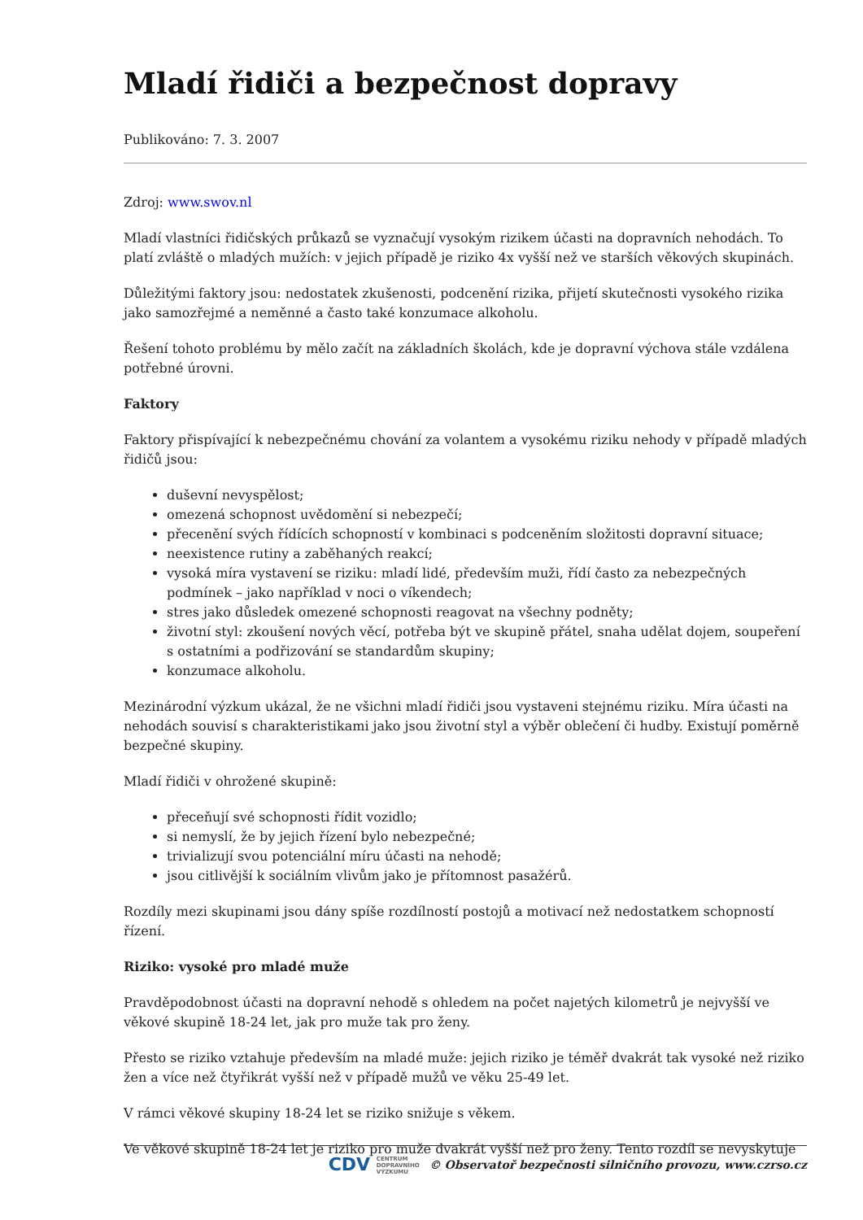Mladí řidiči a bezpečnost dopravy
Publikováno: 7. 3. 2007
Zdroj: www.swov.nl
Mladí vlastníci řidičských průkazů se vyznačují vysokým rizikem účasti na dopravních nehodách. To platí zvláště o mladých mužích: v jejich případě je riziko 4x vyšší než ve starších věkových skupinách.
Důležitými faktory jsou: nedostatek zkušenosti, podcenění rizika, přijetí skutečnosti vysokého rizika jako samozřejmé a neměnné a často také konzumace alkoholu.
Řešení tohoto problému by mělo začít na základních školách, kde je dopravní výchova stále vzdálena potřebné úrovni.
Faktory
Faktory přispívající k nebezpečnému chování za volantem a vysokému riziku nehody v případě mladých řidičů jsou:
duševní nevyspělost;
omezená schopnost uvědomění si nebezpečí;
přecenění svých řídících schopností v kombinaci s podceněním složitosti dopravní situace;
neexistence rutiny a zaběhaných reakcí;
vysoká míra vystavení se riziku: mladí lidé, především muži, řídí často za nebezpečných podmínek – jako například v noci o víkendech;
stres jako důsledek omezené schopnosti reagovat na všechny podněty;
životní styl: zkoušení nových věcí, potřeba být ve skupině přátel, snaha udělat dojem, soupeření s ostatními a podřizování se standardům skupiny;
konzumace alkoholu.
Mezinárodní výzkum ukázal, že ne všichni mladí řidiči jsou vystaveni stejnému riziku. Míra účasti na nehodách souvisí s charakteristikami jako jsou životní styl a výběr oblečení či hudby. Existují poměrně bezpečné skupiny.
Mladí řidiči v ohrožené skupině:
přeceňují své schopnosti řídit vozidlo;
si nemyslí, že by jejich řízení bylo nebezpečné;
trivializují svou potenciální míru účasti na nehodě;
jsou citlivější k sociálním vlivům jako je přítomnost pasažérů.
Rozdíly mezi skupinami jsou dány spíše rozdílností postojů a motivací než nedostatkem schopností řízení.
Riziko: vysoké pro mladé muže
Pravděpodobnost účasti na dopravní nehodě s ohledem na počet najetých kilometrů je nejvyšší ve věkové skupině 18-24 let, jak pro muže tak pro ženy.
Přesto se riziko vztahuje především na mladé muže: jejich riziko je téměř dvakrát tak vysoké než riziko žen a více než čtyřikrát vyšší než v případě mužů ve věku 25-49 let.
V rámci věkové skupiny 18-24 let se riziko snižuje s věkem.
Ve věkové skupině 18-24 let je riziko pro muže dvakrát vyšší než pro ženy. Tento rozdíl se nevyskytuje
CDV CENTRUM
DOPRAVNÍHO
VÝZKUMU © Observatoř bezpečnosti silničního provozu, www.czrso.cz